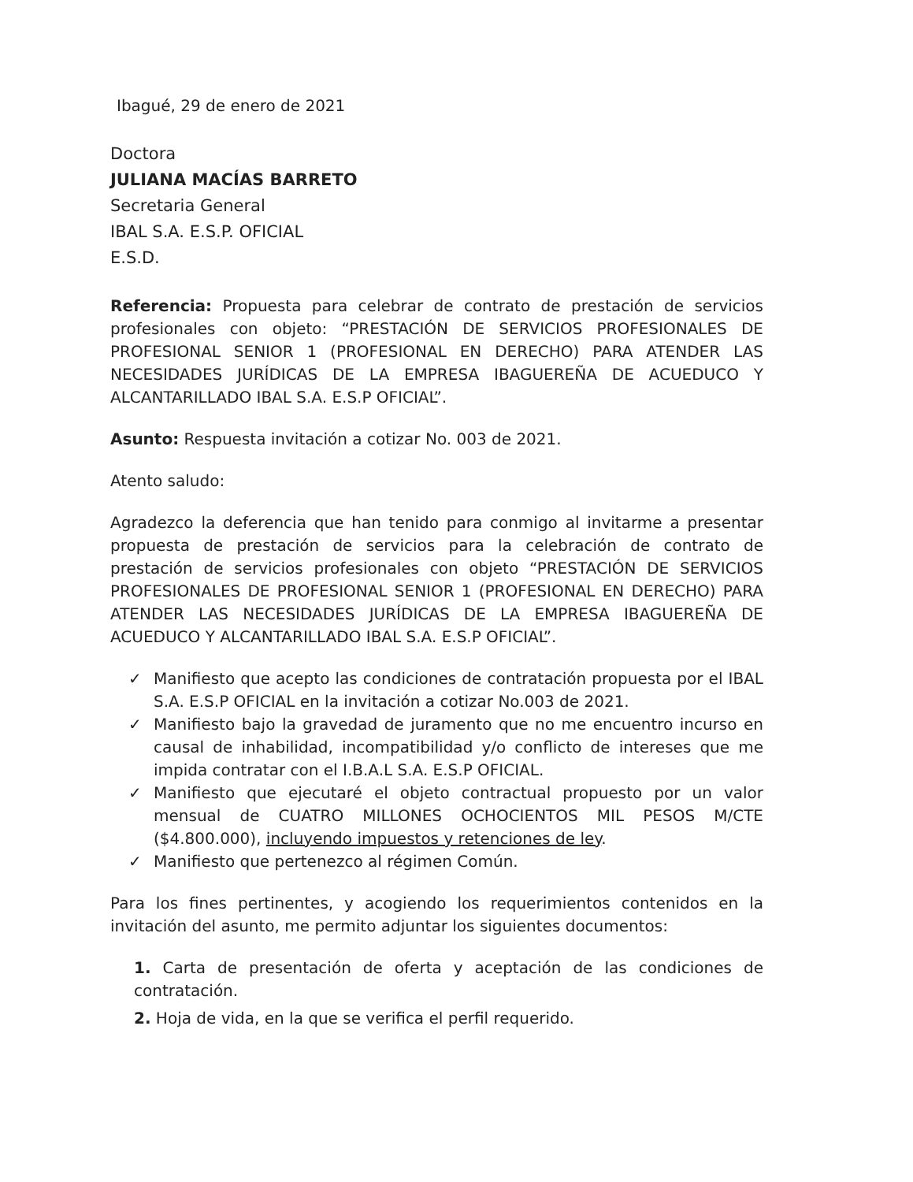Ibagué, 29 de enero de 2021
Doctora
JULIANA MACÍAS BARRETO
Secretaria General
IBAL S.A. E.S.P. OFICIAL
E.S.D.
Referencia: Propuesta para celebrar de contrato de prestación de servicios profesionales con objeto: “PRESTACIÓN DE SERVICIOS PROFESIONALES DE PROFESIONAL SENIOR 1 (PROFESIONAL EN DERECHO) PARA ATENDER LAS NECESIDADES JURÍDICAS DE LA EMPRESA IBAGUEREÑA DE ACUEDUCO Y ALCANTARILLADO IBAL S.A. E.S.P OFICIAL”.
Asunto: Respuesta invitación a cotizar No. 003 de 2021.
Atento saludo:
Agradezco la deferencia que han tenido para conmigo al invitarme a presentar propuesta de prestación de servicios para la celebración de contrato de prestación de servicios profesionales con objeto “PRESTACIÓN DE SERVICIOS PROFESIONALES DE PROFESIONAL SENIOR 1 (PROFESIONAL EN DERECHO) PARA ATENDER LAS NECESIDADES JURÍDICAS DE LA EMPRESA IBAGUEREÑA DE ACUEDUCO Y ALCANTARILLADO IBAL S.A. E.S.P OFICIAL”.
✓ Manifiesto que acepto las condiciones de contratación propuesta por el IBAL S.A. E.S.P OFICIAL en la invitación a cotizar No.003 de 2021.
✓ Manifiesto bajo la gravedad de juramento que no me encuentro incurso en causal de inhabilidad, incompatibilidad y/o conflicto de intereses que me impida contratar con el I.B.A.L S.A. E.S.P OFICIAL.
✓ Manifiesto que ejecutaré el objeto contractual propuesto por un valor mensual de CUATRO MILLONES OCHOCIENTOS MIL PESOS M/CTE ($4.800.000), incluyendo impuestos y retenciones de ley.
✓ Manifiesto que pertenezco al régimen Común.
Para los fines pertinentes, y acogiendo los requerimientos contenidos en la invitación del asunto, me permito adjuntar los siguientes documentos:
1. Carta de presentación de oferta y aceptación de las condiciones de contratación.
2. Hoja de vida, en la que se verifica el perfil requerido.